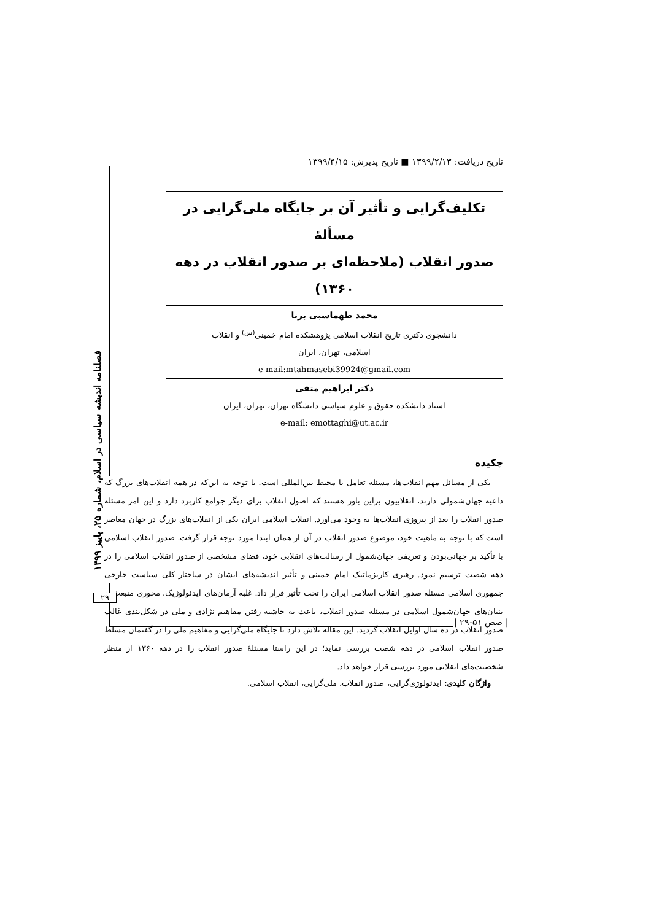تاریخ دریافت: ۱۳۹۹/۲/۱۳ ■ تاریخ پذیرش: ۱۳۹۹/۴/۱۵
تکلیف‌گرایی و تأثیر آن بر جایگاه ملی‌گرایی در مسألهٔ
صدور انقلاب (ملاحظه‌ای بر صدور انقلاب در دهه ۱۳۶۰)
محمد طهماسبی برنا
دانشجوی دکتری تاریخ انقلاب اسلامی پژوهشکده امام خمینی<sup>(س)</sup> و انقلاب
اسلامی، تهران، ایران
e-mail:mtahmasebi39924@gmail.com
دکتر ابراهیم متقی
استاد دانشکده حقوق و علوم سیاسی دانشگاه تهران، تهران، ایران
e-mail: emottaghi@ut.ac.ir
چکیده
یکی از مسائل مهم انقلاب‌ها، مسئله تعامل با محیط بین‌المللی است. با توجه به این‌که در همه انقلاب‌های بزرگ که داعیه جهان‌شمولی دارند، انقلابیون براین باور هستند که اصول انقلاب برای دیگر جوامع کاربرد دارد و این امر مسئله صدور انقلاب را بعد از پیروزی انقلاب‌ها به وجود می‌آورد. انقلاب اسلامی ایران یکی از انقلاب‌های بزرگ در جهان معاصر است که با توجه به ماهیت خود، موضوع صدور انقلاب در آن از همان ابتدا مورد توجه قرار گرفت. صدور انقلاب اسلامی با تأکید بر جهانی‌بودن و تعریفی جهان‌شمول از رسالت‌های انقلابی خود، فضای مشخصی از صدور انقلاب اسلامی را در دهه شصت ترسیم نمود. رهبری کاریزماتیک امام خمینی و تأثیر اندیشه‌های ایشان در ساختار کلی سیاست خارجی جمهوری اسلامی مسئله صدور انقلاب اسلامی ایران را تحت تأثیر قرار داد. غلبه آرمان‌های ایدئولوژیک، محوری منبعث از بنیان‌های جهان‌شمول اسلامی در مسئله صدور انقلاب، باعث به حاشیه رفتن مفاهیم نژادی و ملی در شکل‌بندی غالب صدور انقلاب در ده سال اوایل انقلاب گردید. این مقاله تلاش دارد تا جایگاه ملی‌گرایی و مفاهیم ملی را در گفتمان مسلط صدور انقلاب اسلامی در دهه شصت بررسی نماید؛ در این راستا مسئلهٔ صدور انقلاب را در دهه ۱۳۶۰ از منظر شخصیت‌های انقلابی مورد بررسی قرار خواهد داد.
واژگان کلیدی: ایدئولوژی‌گرایی، صدور انقلاب، ملی‌گرایی، انقلاب اسلامی.
فصلنامه اندیشه سیاسی در اسلام، شماره ۲۵، پاییز ۱۳۹۹
۲۹
| صص ۵۱-۲۹ |